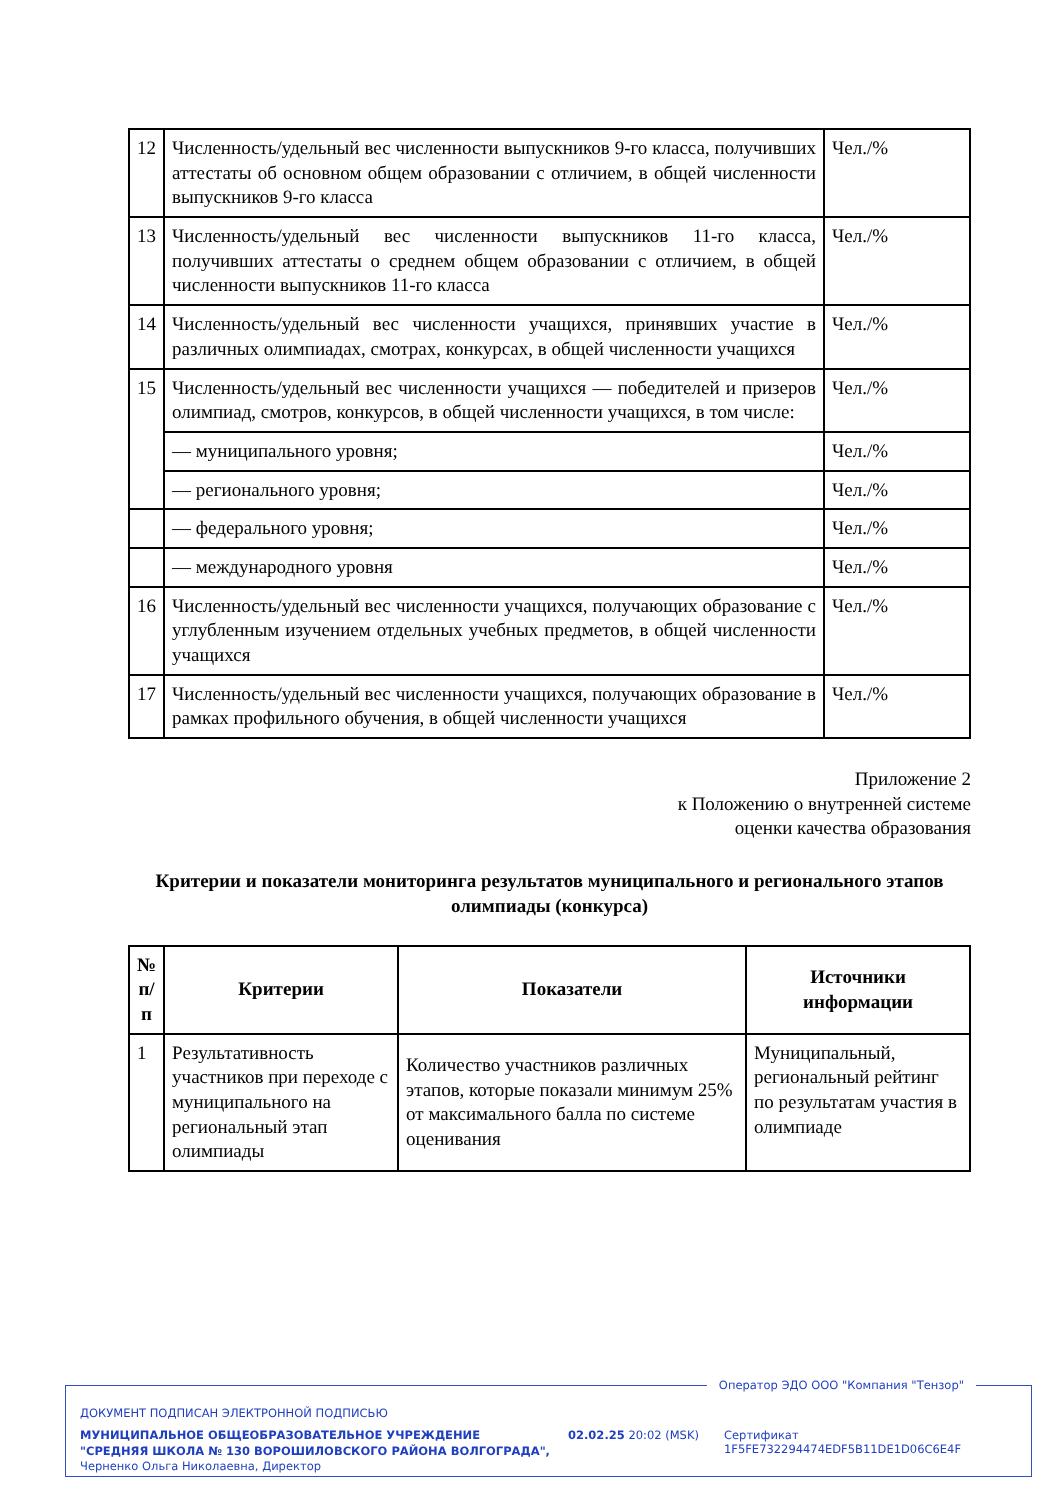| 12 | Численность/удельный вес численности выпускников 9-го класса, получивших аттестаты об основном общем образовании с отличием, в общей численности выпускников 9-го класса | Чел./% |
| 13 | Численность/удельный вес численности выпускников 11-го класса, получивших аттестаты о среднем общем образовании с отличием, в общей численности выпускников 11-го класса | Чел./% |
| 14 | Численность/удельный вес численности учащихся, принявших участие в различных олимпиадах, смотрах, конкурсах, в общей численности учащихся | Чел./% |
| 15 | Численность/удельный вес численности учащихся — победителей и призеров олимпиад, смотров, конкурсов, в общей численности учащихся, в том числе: | Чел./% |
| | — муниципального уровня; | Чел./% |
| | — регионального уровня; | Чел./% |
| | — федерального уровня; | Чел./% |
| | — международного уровня | Чел./% |
| 16 | Численность/удельный вес численности учащихся, получающих образование с углубленным изучением отдельных учебных предметов, в общей численности учащихся | Чел./% |
| 17 | Численность/удельный вес численности учащихся, получающих образование в рамках профильного обучения, в общей численности учащихся | Чел./% |
Приложение 2
к Положению о внутренней системе
оценки качества образования
Критерии и показатели мониторинга результатов муниципального и регионального этапов олимпиады (конкурса)
| № п/п | Критерии | Показатели | Источники информации |
| --- | --- | --- | --- |
| 1 | Результативность участников при переходе с муниципального на региональный этап олимпиады | Количество участников различных этапов, которые показали минимум 25% от максимального балла по системе оценивания | Муниципальный, региональный рейтинг по результатам участия в олимпиаде |
Оператор ЭДО ООО "Компания "Тензор"
ДОКУМЕНТ ПОДПИСАН ЭЛЕКТРОННОЙ ПОДПИСЬЮ
МУНИЦИПАЛЬНОЕ ОБЩЕОБРАЗОВАТЕЛЬНОЕ УЧРЕЖДЕНИЕ "СРЕДНЯЯ ШКОЛА № 130 ВОРОШИЛОВСКОГО РАЙОНА ВОЛГОГРАДА", Черненко Ольга Николаевна, Директор
02.02.25 20:02 (MSK)
Сертификат 1F5FE732294474EDF5B11DE1D06C6E4F